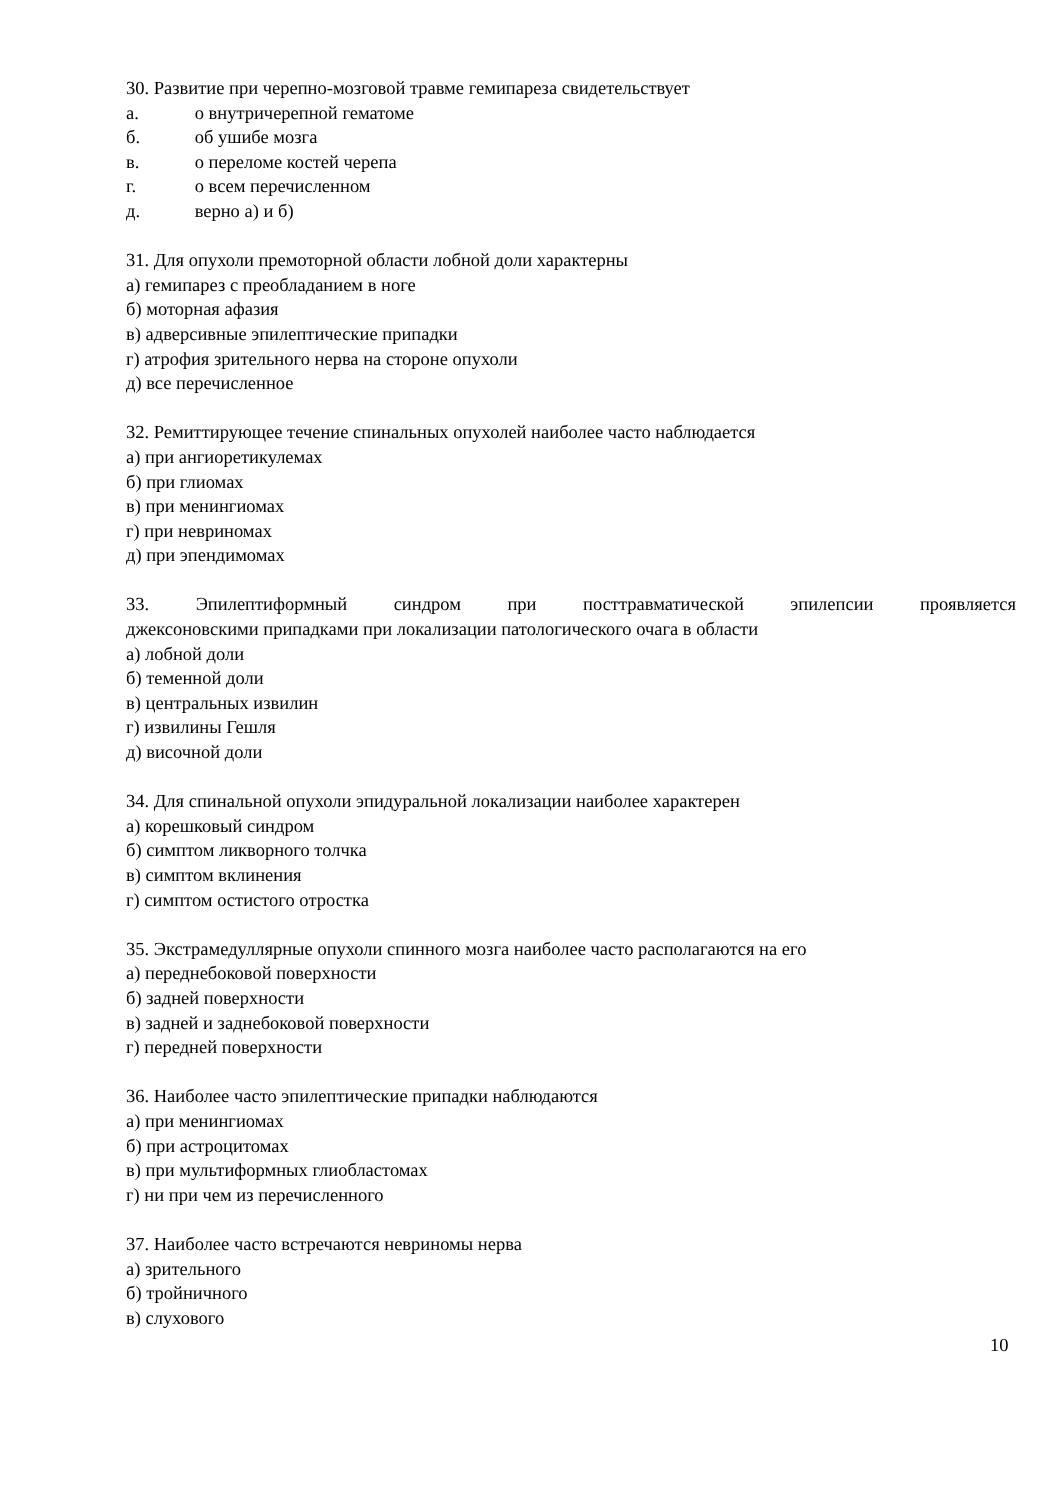30. Развитие при черепно-мозговой травме гемипареза свидетельствует
а. о внутричерепной гематоме
б. об ушибе мозга
в. о переломе костей черепа
г. о всем перечисленном
д. верно а) и б)
31. Для опухоли премоторной области лобной доли характерны
а) гемипарез с преобладанием в ноге
б) моторная афазия
в) адверсивные эпилептические припадки
г) атрофия зрительного нерва на стороне опухоли
д) все перечисленное
32. Ремиттирующее течение спинальных опухолей наиболее часто наблюдается
а) при ангиоретикулемах
б) при глиомах
в) при менингиомах
г) при невриномах
д) при эпендимомах
33. Эпилептиформный синдром при посттравматической эпилепсии проявляется
джексоновскими припадками при локализации патологического очага в области
а) лобной доли
б) теменной доли
в) центральных извилин
г) извилины Гешля
д) височной доли
34. Для спинальной опухоли эпидуральной локализации наиболее характерен
а) корешковый синдром
б) симптом ликворного толчка
в) симптом вклинения
г) симптом остистого отростка
35. Экстрамедуллярные опухоли спинного мозга наиболее часто располагаются на его
а) переднебоковой поверхности
б) задней поверхности
в) задней и заднебоковой поверхности
г) передней поверхности
36. Наиболее часто эпилептические припадки наблюдаются
а) при менингиомах
б) при астроцитомах
в) при мультиформных глиобластомах
г) ни при чем из перечисленного
37. Наиболее часто встречаются невриномы нерва
а) зрительного
б) тройничного
в) слухового
10